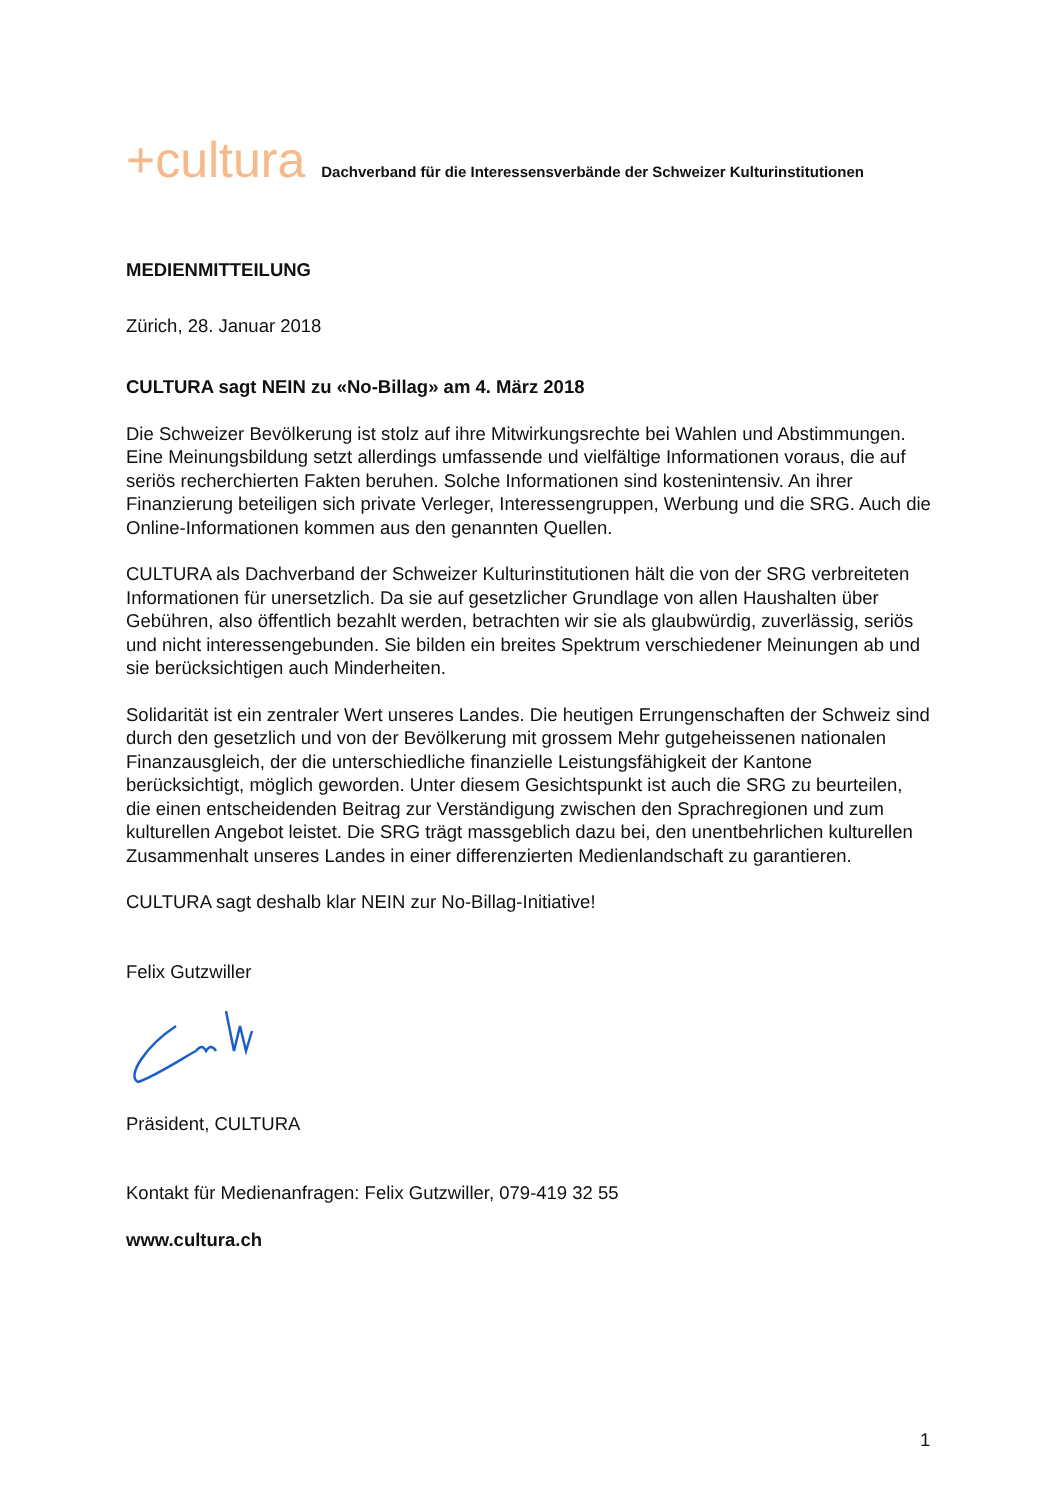+cultura Dachverband für die Interessensverbände der Schweizer Kulturinstitutionen
MEDIENMITTEILUNG
Zürich, 28. Januar 2018
CULTURA sagt NEIN zu «No-Billag» am 4. März 2018
Die Schweizer Bevölkerung ist stolz auf ihre Mitwirkungsrechte bei Wahlen und Abstimmungen. Eine Meinungsbildung setzt allerdings umfassende und vielfältige Informationen voraus, die auf seriös recherchierten Fakten beruhen. Solche Informationen sind kostenintensiv. An ihrer Finanzierung beteiligen sich private Verleger, Interessengruppen, Werbung und die SRG. Auch die Online-Informationen kommen aus den genannten Quellen.
CULTURA als Dachverband der Schweizer Kulturinstitutionen hält die von der SRG verbreiteten Informationen für unersetzlich. Da sie auf gesetzlicher Grundlage von allen Haushalten über Gebühren, also öffentlich bezahlt werden, betrachten wir sie als glaubwürdig, zuverlässig, seriös und nicht interessengebunden. Sie bilden ein breites Spektrum verschiedener Meinungen ab und sie berücksichtigen auch Minderheiten.
Solidarität ist ein zentraler Wert unseres Landes. Die heutigen Errungenschaften der Schweiz sind durch den gesetzlich und von der Bevölkerung mit grossem Mehr gutgeheissenen nationalen Finanzausgleich, der die unterschiedliche finanzielle Leistungsfähigkeit der Kantone berücksichtigt, möglich geworden. Unter diesem Gesichtspunkt ist auch die SRG zu beurteilen, die einen entscheidenden Beitrag zur Verständigung zwischen den Sprachregionen und zum kulturellen Angebot leistet. Die SRG trägt massgeblich dazu bei, den unentbehrlichen kulturellen Zusammenhalt unseres Landes in einer differenzierten Medienlandschaft zu garantieren.
CULTURA sagt deshalb klar NEIN zur No-Billag-Initiative!
Felix Gutzwiller
Präsident, CULTURA
Kontakt für Medienanfragen: Felix Gutzwiller, 079-419 32 55
www.cultura.ch
1